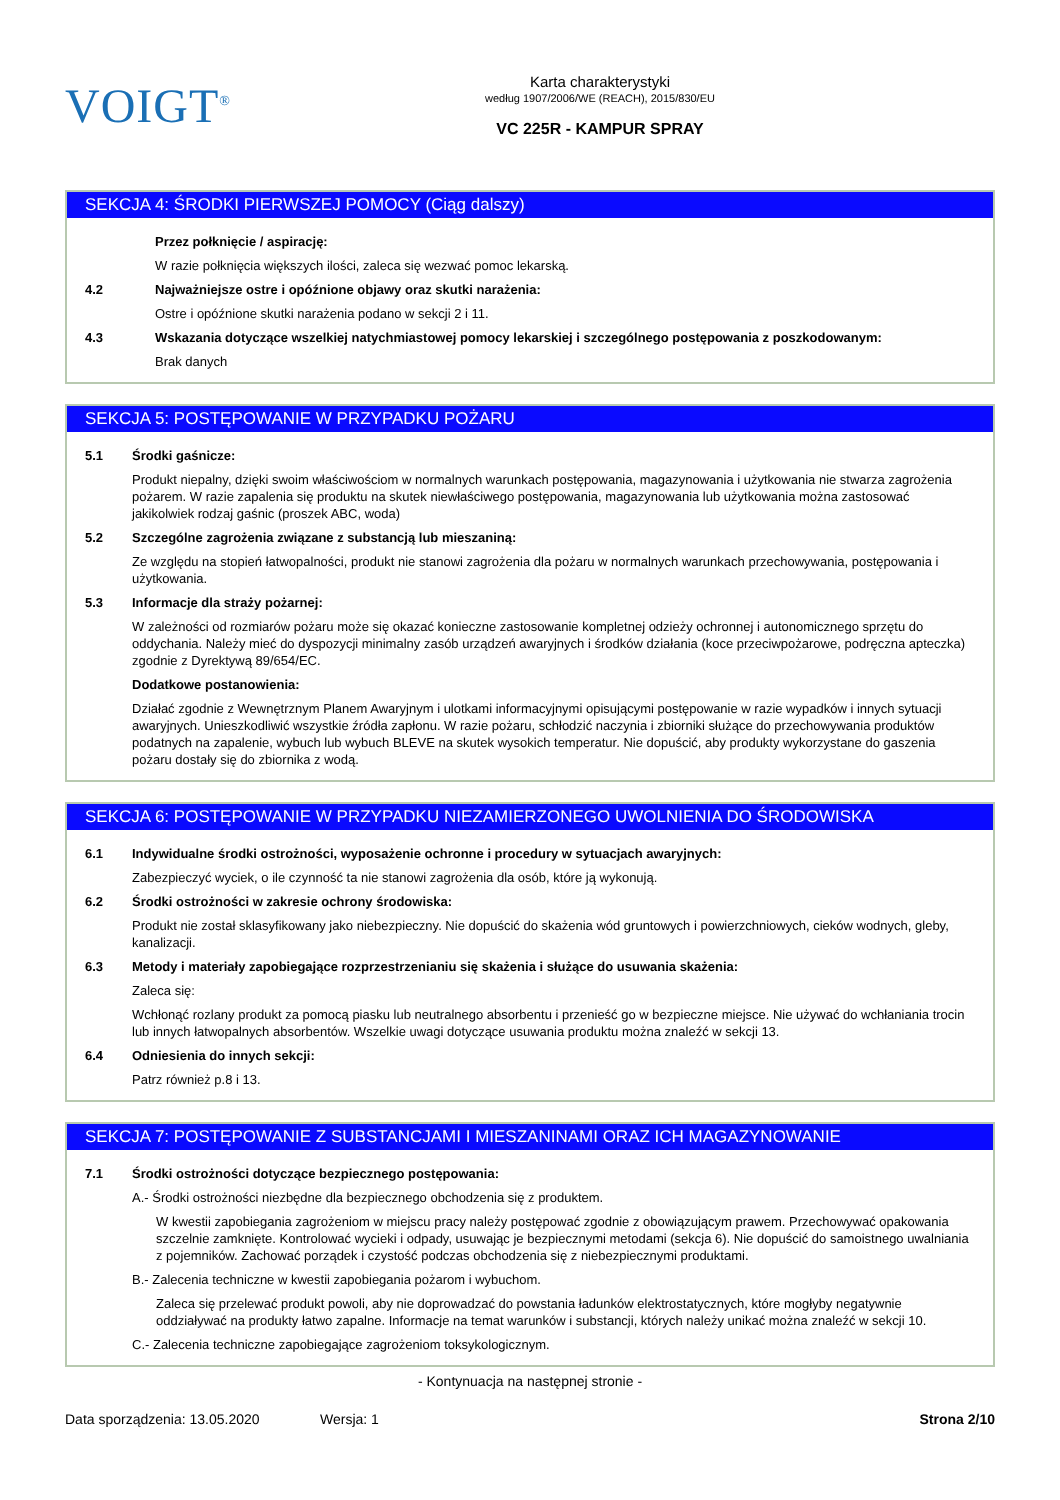VOIGT<sup>®</sup>
Karta charakterystyki
według 1907/2006/WE (REACH), 2015/830/EU
VC 225R - KAMPUR SPRAY
SEKCJA 4: ŚRODKI PIERWSZEJ POMOCY (Ciąg dalszy)
Przez połknięcie / aspirację:
W razie połknięcia większych ilości, zaleca się wezwać pomoc lekarską.
4.2 Najważniejsze ostre i opóźnione objawy oraz skutki narażenia:
Ostre i opóźnione skutki narażenia podano w sekcji 2 i 11.
4.3 Wskazania dotyczące wszelkiej natychmiastowej pomocy lekarskiej i szczególnego postępowania z poszkodowanym:
Brak danych
SEKCJA 5: POSTĘPOWANIE W PRZYPADKU POŻARU
5.1 Środki gaśnicze:
Produkt niepalny, dzięki swoim właściwościom w normalnych warunkach postępowania, magazynowania i użytkowania nie stwarza zagrożenia pożarem. W razie zapalenia się produktu na skutek niewłaściwego postępowania, magazynowania lub użytkowania można zastosować jakikolwiek rodzaj gaśnic (proszek ABC, woda)
5.2 Szczególne zagrożenia związane z substancją lub mieszaniną:
Ze względu na stopień łatwopalności, produkt nie stanowi zagrożenia dla pożaru w normalnych warunkach przechowywania, postępowania i użytkowania.
5.3 Informacje dla straży pożarnej:
W zależności od rozmiarów pożaru może się okazać konieczne zastosowanie kompletnej odzieży ochronnej i autonomicznego sprzętu do oddychania. Należy mieć do dyspozycji minimalny zasób urządzeń awaryjnych i środków działania (koce przeciwpożarowe, podręczna apteczka) zgodnie z Dyrektywą 89/654/EC.
Dodatkowe postanowienia:
Działać zgodnie z Wewnętrznym Planem Awaryjnym i ulotkami informacyjnymi opisującymi postępowanie w razie wypadków i innych sytuacji awaryjnych. Unieszkodliwić wszystkie źródła zapłonu. W razie pożaru, schłodzić naczynia i zbiorniki służące do przechowywania produktów podatnych na zapalenie, wybuch lub wybuch BLEVE na skutek wysokich temperatur. Nie dopuścić, aby produkty wykorzystane do gaszenia pożaru dostały się do zbiornika z wodą.
SEKCJA 6: POSTĘPOWANIE W PRZYPADKU NIEZAMIERZONEGO UWOLNIENIA DO ŚRODOWISKA
6.1 Indywidualne środki ostrożności, wyposażenie ochronne i procedury w sytuacjach awaryjnych:
Zabezpieczyć wyciek, o ile czynność ta nie stanowi zagrożenia dla osób, które ją wykonują.
6.2 Środki ostrożności w zakresie ochrony środowiska:
Produkt nie został sklasyfikowany jako niebezpieczny. Nie dopuścić do skażenia wód gruntowych i powierzchniowych, cieków wodnych, gleby, kanalizacji.
6.3 Metody i materiały zapobiegające rozprzestrzenianiu się skażenia i służące do usuwania skażenia:
Zaleca się:
Wchłonąć rozlany produkt za pomocą piasku lub neutralnego absorbentu i przenieść go w bezpieczne miejsce. Nie używać do wchłaniania trocin lub innych łatwopalnych absorbentów. Wszelkie uwagi dotyczące usuwania produktu można znaleźć w sekcji 13.
6.4 Odniesienia do innych sekcji:
Patrz również p.8 i 13.
SEKCJA 7: POSTĘPOWANIE Z SUBSTANCJAMI I MIESZANINAMI ORAZ ICH MAGAZYNOWANIE
7.1 Środki ostrożności dotyczące bezpiecznego postępowania:
A.- Środki ostrożności niezbędne dla bezpiecznego obchodzenia się z produktem.
W kwestii zapobiegania zagrożeniom w miejscu pracy należy postępować zgodnie z obowiązującym prawem. Przechowywać opakowania szczelnie zamknięte. Kontrolować wycieki i odpady, usuwając je bezpiecznymi metodami (sekcja 6). Nie dopuścić do samoistnego uwalniania z pojemników. Zachować porządek i czystość podczas obchodzenia się z niebezpiecznymi produktami.
B.- Zalecenia techniczne w kwestii zapobiegania pożarom i wybuchom.
Zaleca się przelewać produkt powoli, aby nie doprowadzać do powstania ładunków elektrostatycznych, które mogłyby negatywnie oddziaływać na produkty łatwo zapalne. Informacje na temat warunków i substancji, których należy unikać można znaleźć w sekcji 10.
C.- Zalecenia techniczne zapobiegające zagrożeniom toksykologicznym.
- Kontynuacja na następnej stronie -
Data sporządzenia: 13.05.2020 Wersja: 1 Strona 2/10